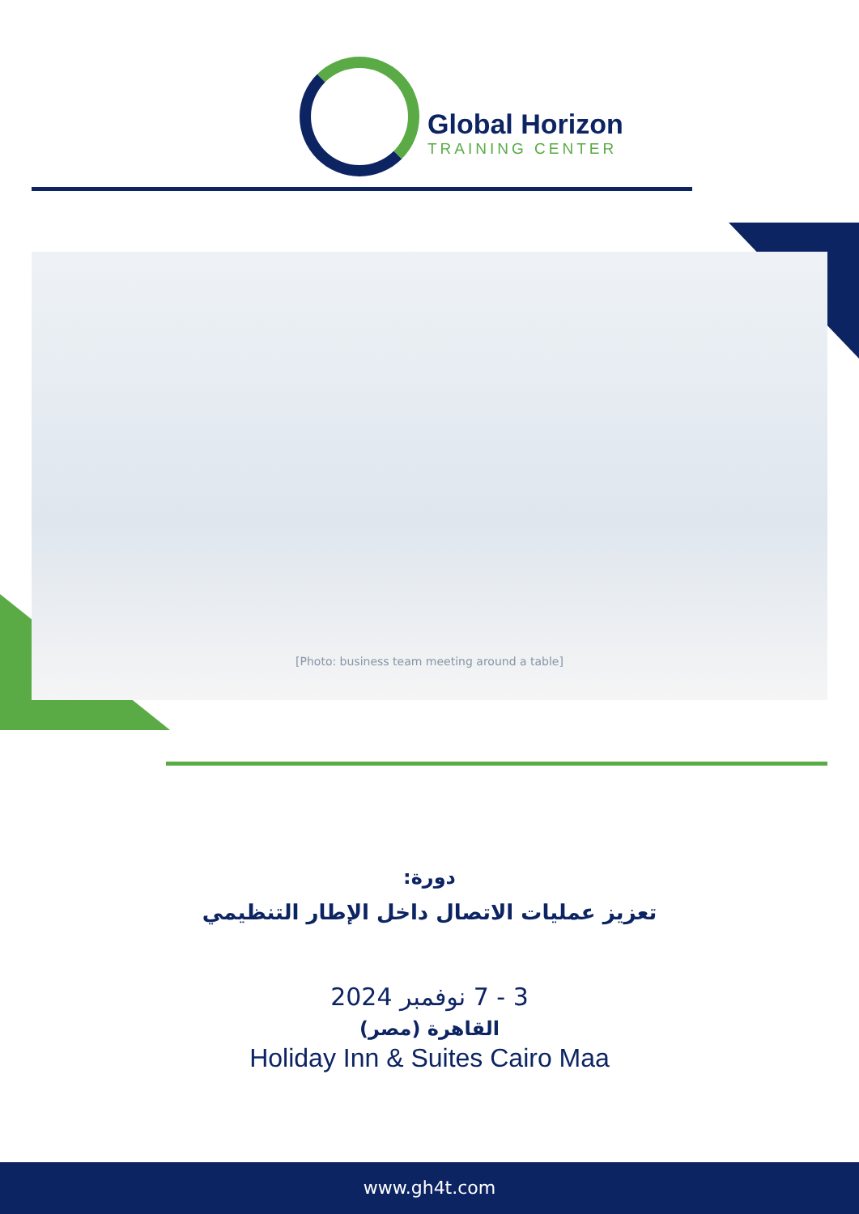Global Horizon
TRAINING CENTER
[Photo: business team meeting around a table]
دورة:
تعزيز عمليات الاتصال داخل الإطار التنظيمي
3 - 7 نوفمبر 2024
القاهرة (مصر)
Holiday Inn & Suites Cairo Maa
www.gh4t.com